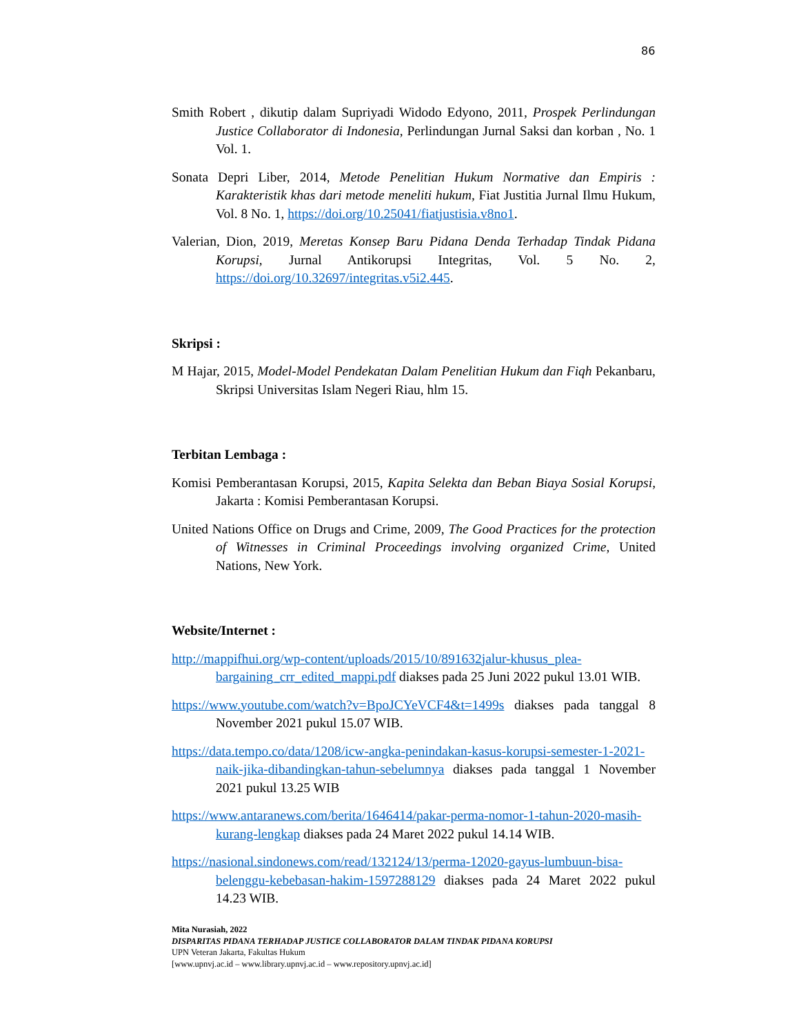86
Smith Robert , dikutip dalam Supriyadi Widodo Edyono, 2011, Prospek Perlindungan Justice Collaborator di Indonesia, Perlindungan Jurnal Saksi dan korban , No. 1 Vol. 1.
Sonata Depri Liber, 2014, Metode Penelitian Hukum Normative dan Empiris : Karakteristik khas dari metode meneliti hukum, Fiat Justitia Jurnal Ilmu Hukum, Vol. 8 No. 1, https://doi.org/10.25041/fiatjustisia.v8no1.
Valerian, Dion, 2019, Meretas Konsep Baru Pidana Denda Terhadap Tindak Pidana Korupsi, Jurnal Antikorupsi Integritas, Vol. 5 No. 2, https://doi.org/10.32697/integritas.v5i2.445.
Skripsi :
M Hajar, 2015, Model-Model Pendekatan Dalam Penelitian Hukum dan Fiqh Pekanbaru, Skripsi Universitas Islam Negeri Riau, hlm 15.
Terbitan Lembaga :
Komisi Pemberantasan Korupsi, 2015, Kapita Selekta dan Beban Biaya Sosial Korupsi, Jakarta : Komisi Pemberantasan Korupsi.
United Nations Office on Drugs and Crime, 2009, The Good Practices for the protection of Witnesses in Criminal Proceedings involving organized Crime, United Nations, New York.
Website/Internet :
http://mappifhui.org/wp-content/uploads/2015/10/891632jalur-khusus_plea-bargaining_crr_edited_mappi.pdf diakses pada 25 Juni 2022 pukul 13.01 WIB.
https://www.youtube.com/watch?v=BpoJCYeVCF4&t=1499s diakses pada tanggal 8 November 2021 pukul 15.07 WIB.
https://data.tempo.co/data/1208/icw-angka-penindakan-kasus-korupsi-semester-1-2021-naik-jika-dibandingkan-tahun-sebelumnya diakses pada tanggal 1 November 2021 pukul 13.25 WIB
https://www.antaranews.com/berita/1646414/pakar-perma-nomor-1-tahun-2020-masih-kurang-lengkap diakses pada 24 Maret 2022 pukul 14.14 WIB.
https://nasional.sindonews.com/read/132124/13/perma-12020-gayus-lumbuun-bisa-belenggu-kebebasan-hakim-1597288129 diakses pada 24 Maret 2022 pukul 14.23 WIB.
Mita Nurasiah, 2022
DISPARITAS PIDANA TERHADAP JUSTICE COLLABORATOR DALAM TINDAK PIDANA KORUPSI
UPN Veteran Jakarta, Fakultas Hukum
[www.upnvj.ac.id – www.library.upnvj.ac.id – www.repository.upnvj.ac.id]